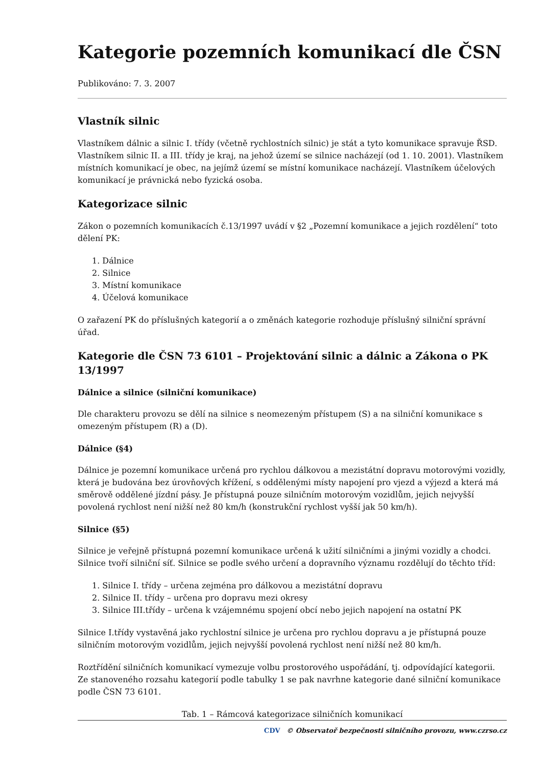Kategorie pozemních komunikací dle ČSN
Publikováno: 7. 3. 2007
Vlastník silnic
Vlastníkem dálnic a silnic I. třídy (včetně rychlostních silnic) je stát a tyto komunikace spravuje ŘSD. Vlastníkem silnic II. a III. třídy je kraj, na jehož území se silnice nacházejí (od 1. 10. 2001). Vlastníkem místních komunikací je obec, na jejímž území se místní komunikace nacházejí. Vlastníkem účelových komunikací je právnická nebo fyzická osoba.
Kategorizace silnic
Zákon o pozemních komunikacích č.13/1997 uvádí v §2 „Pozemní komunikace a jejich rozdělení“ toto dělení PK:
1. Dálnice
2. Silnice
3. Místní komunikace
4. Účelová komunikace
O zařazení PK do příslušných kategorií a o změnách kategorie rozhoduje příslušný silniční správní úřad.
Kategorie dle ČSN 73 6101 – Projektování silnic a dálnic a Zákona o PK 13/1997
Dálnice a silnice (silniční komunikace)
Dle charakteru provozu se dělí na silnice s neomezeným přístupem (S) a na silniční komunikace s omezeným přístupem (R) a (D).
Dálnice (§4)
Dálnice je pozemní komunikace určená pro rychlou dálkovou a mezistátní dopravu motorovými vozidly, která je budována bez úrovňových křížení, s oddělenými místy napojení pro vjezd a výjezd a která má směrově oddělené jízdní pásy. Je přístupná pouze silničním motorovým vozidlům, jejich nejvyšší povolená rychlost není nižší než 80 km/h (konstrukční rychlost vyšší jak 50 km/h).
Silnice (§5)
Silnice je veřejně přístupná pozemní komunikace určená k užití silničními a jinými vozidly a chodci. Silnice tvoří silniční síť. Silnice se podle svého určení a dopravního významu rozdělují do těchto tříd:
1. Silnice I. třídy – určena zejména pro dálkovou a mezistátní dopravu
2. Silnice II. třídy – určena pro dopravu mezi okresy
3. Silnice III.třídy – určena k vzájemnému spojení obcí nebo jejich napojení na ostatní PK
Silnice I.třídy vystavěná jako rychlostní silnice je určena pro rychlou dopravu a je přístupná pouze silničním motorovým vozidlům, jejich nejvyšší povolená rychlost není nižší než 80 km/h.
Roztřídění silničních komunikací vymezuje volbu prostorového uspořádání, tj. odpovídající kategorii. Ze stanoveného rozsahu kategorií podle tabulky 1 se pak navrhne kategorie dané silniční komunikace podle ČSN 73 6101.
Tab. 1 – Rámcová kategorizace silničních komunikací
CDV © Observatoř bezpečnosti silničního provozu, www.czrso.cz